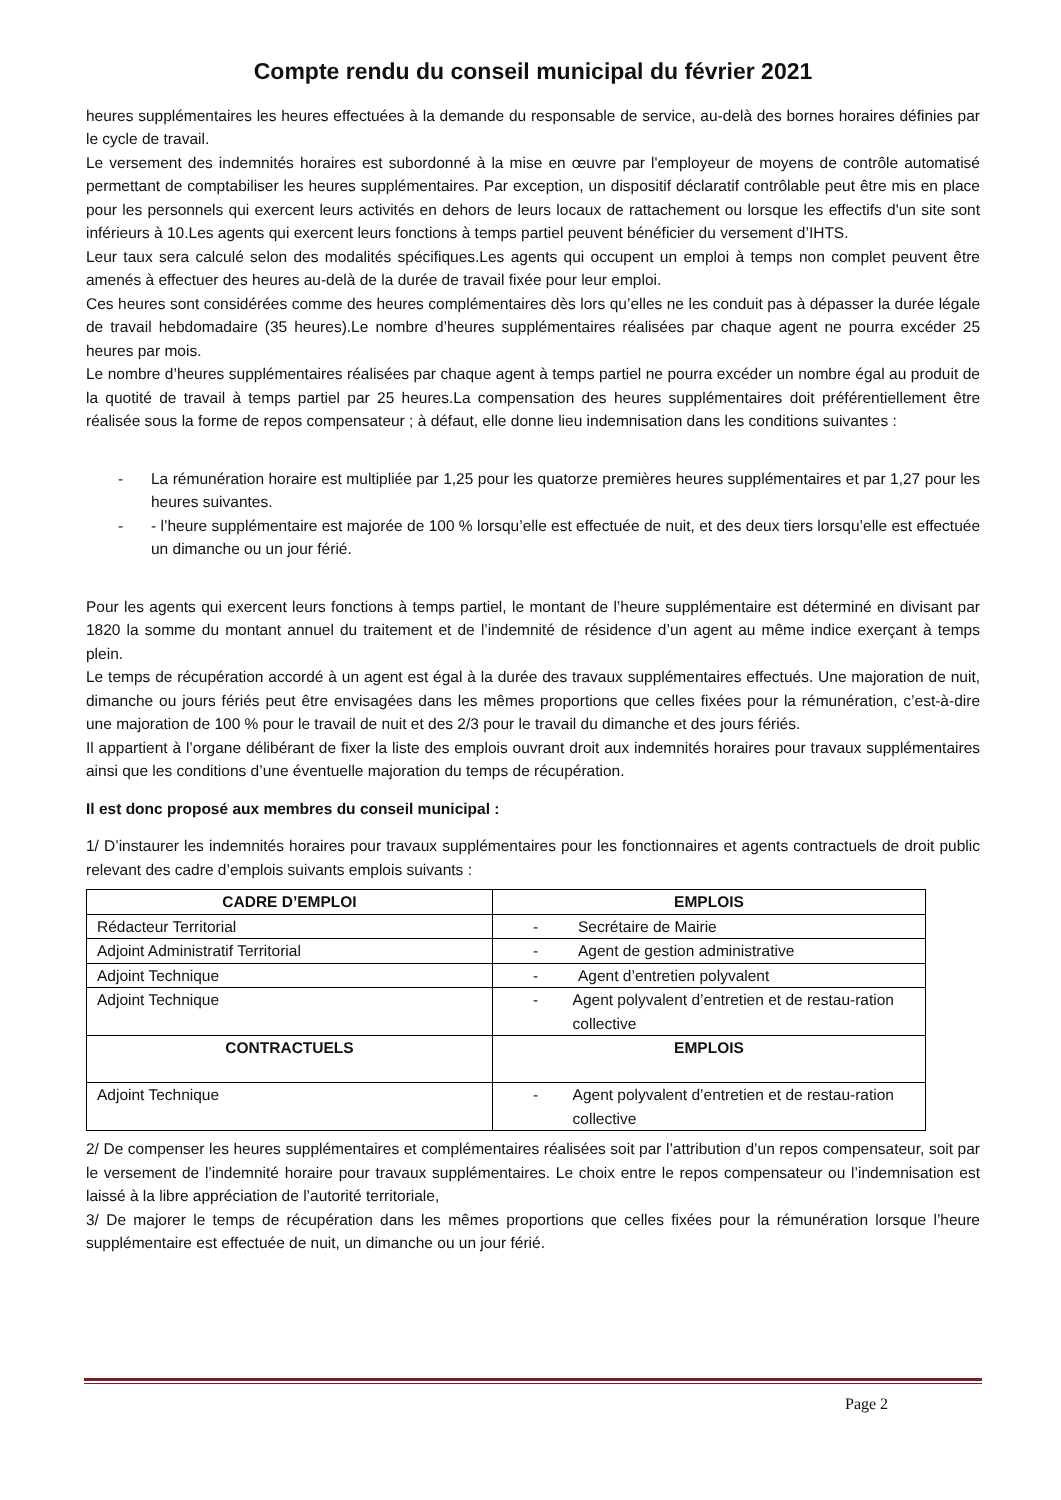Compte rendu du conseil municipal du février 2021
heures supplémentaires les heures effectuées à la demande du responsable de service, au-delà des bornes horaires définies par le cycle de travail.
Le versement des indemnités horaires est subordonné à la mise en œuvre par l'employeur de moyens de contrôle automatisé permettant de comptabiliser les heures supplémentaires. Par exception, un dispositif déclaratif contrôlable peut être mis en place pour les personnels qui exercent leurs activités en dehors de leurs locaux de rattachement ou lorsque les effectifs d'un site sont inférieurs à 10.Les agents qui exercent leurs fonctions à temps partiel peuvent bénéficier du versement d’IHTS.
Leur taux sera calculé selon des modalités spécifiques.Les agents qui occupent un emploi à temps non complet peuvent être amenés à effectuer des heures au-delà de la durée de travail fixée pour leur emploi.
Ces heures sont considérées comme des heures complémentaires dès lors qu’elles ne les conduit pas à dépasser la durée légale de travail hebdomadaire (35 heures).Le nombre d’heures supplémentaires réalisées par chaque agent ne pourra excéder 25 heures par mois.
Le nombre d’heures supplémentaires réalisées par chaque agent à temps partiel ne pourra excéder un nombre égal au produit de la quotité de travail à temps partiel par 25 heures.La compensation des heures supplémentaires doit préférentiellement être réalisée sous la forme de repos compensateur ; à défaut, elle donne lieu indemnisation dans les conditions suivantes :
- La rémunération horaire est multipliée par 1,25 pour les quatorze premières heures supplémentaires et par 1,27 pour les heures suivantes.
- - l’heure supplémentaire est majorée de 100 % lorsqu’elle est effectuée de nuit, et des deux tiers lorsqu’elle est effectuée un dimanche ou un jour férié.
Pour les agents qui exercent leurs fonctions à temps partiel, le montant de l’heure supplémentaire est déterminé en divisant par 1820 la somme du montant annuel du traitement et de l’indemnité de résidence d’un agent au même indice exerçant à temps plein.
Le temps de récupération accordé à un agent est égal à la durée des travaux supplémentaires effectués. Une majoration de nuit, dimanche ou jours fériés peut être envisagées dans les mêmes proportions que celles fixées pour la rémunération, c’est-à-dire une majoration de 100 % pour le travail de nuit et des 2/3 pour le travail du dimanche et des jours fériés.
Il appartient à l’organe délibérant de fixer la liste des emplois ouvrant droit aux indemnités horaires pour travaux supplémentaires ainsi que les conditions d’une éventuelle majoration du temps de récupération.
Il est donc proposé aux membres du conseil municipal :
1/ D’instaurer les indemnités horaires pour travaux supplémentaires pour les fonctionnaires et agents contractuels de droit public relevant des cadre d’emplois suivants emplois suivants :
| CADRE D’EMPLOI | EMPLOIS |
| --- | --- |
| Rédacteur Territorial | - Secrétaire de Mairie |
| Adjoint Administratif Territorial | - Agent de gestion administrative |
| Adjoint Technique | - Agent d’entretien polyvalent |
| Adjoint Technique | - Agent polyvalent d’entretien et de restau-ration collective |
| CONTRACTUELS | EMPLOIS |
| Adjoint Technique | - Agent polyvalent d’entretien et de restau-ration collective |
2/ De compenser les heures supplémentaires et complémentaires réalisées soit par l’attribution d’un repos compensateur, soit par le versement de l’indemnité horaire pour travaux supplémentaires. Le choix entre le repos compensateur ou l’indemnisation est laissé à la libre appréciation de l’autorité territoriale,
3/ De majorer le temps de récupération dans les mêmes proportions que celles fixées pour la rémunération lorsque l’heure supplémentaire est effectuée de nuit, un dimanche ou un jour férié.
Page 2